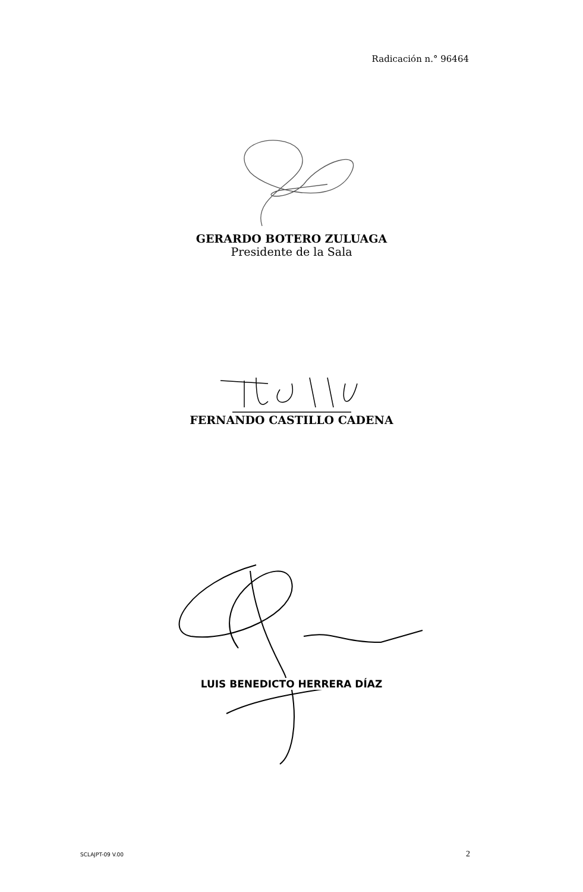Radicación n.° 96464
GERARDO BOTERO ZULUAGA
Presidente de la Sala
FERNANDO CASTILLO CADENA
LUIS BENEDICTO HERRERA DÍAZ
SCLAJPT-09 V.00 2